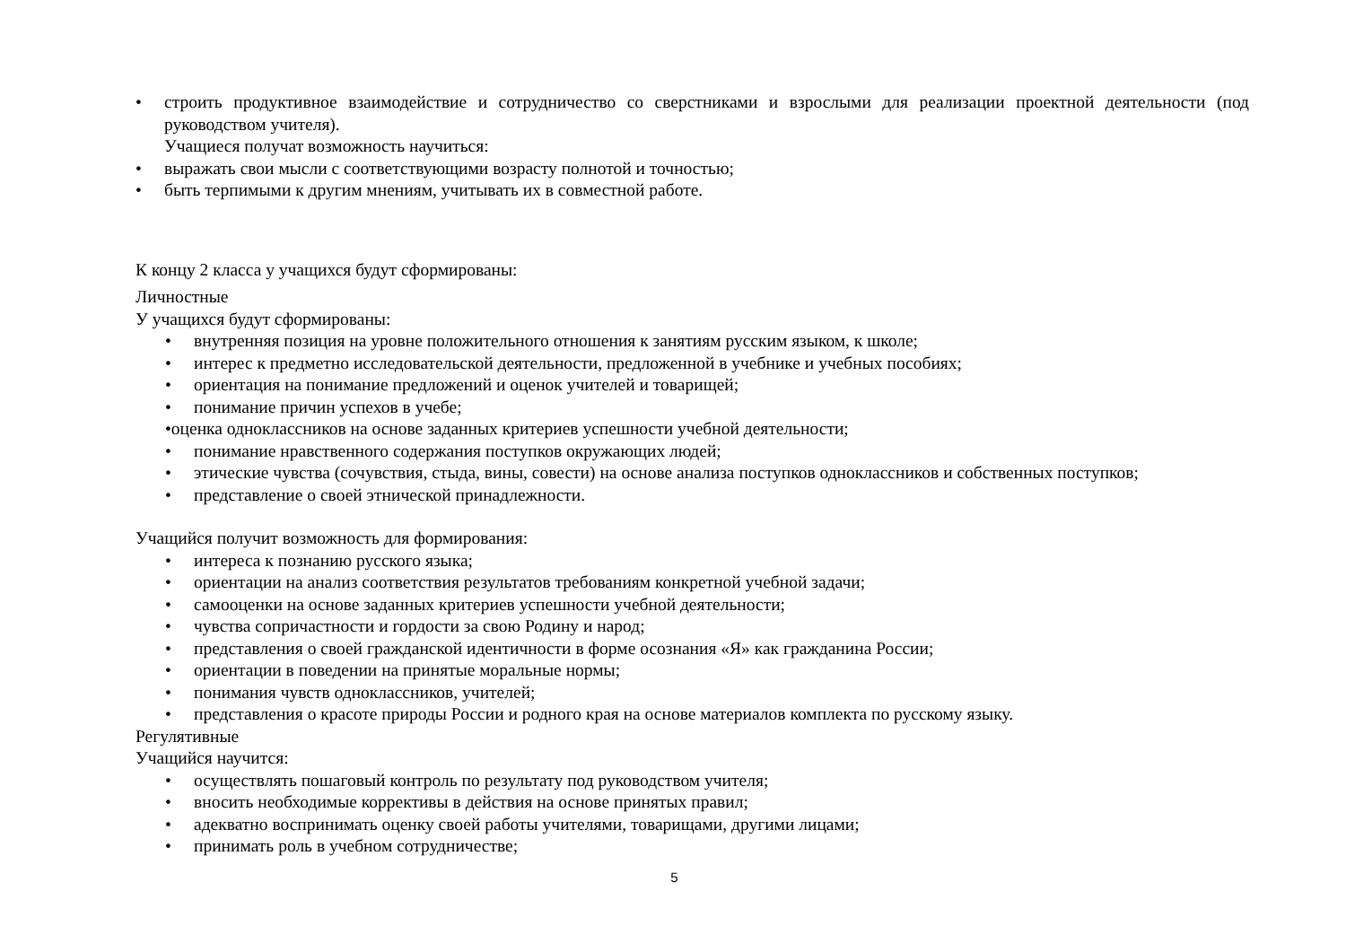• строить продуктивное взаимодействие и сотрудничество со сверстниками и взрослыми для реализации проектной деятельности (под руководством учителя).
Учащиеся получат возможность научиться:
• выражать свои мысли с соответствующими возрасту полнотой и точностью;
• быть терпимыми к другим мнениям, учитывать их в совместной работе.
К концу 2 класса у учащихся будут сформированы:
Личностные
У учащихся будут сформированы:
• внутренняя позиция на уровне положительного отношения к занятиям русским языком, к школе;
• интерес к предметно исследовательской деятельности, предложенной в учебнике и учебных пособиях;
• ориентация на понимание предложений и оценок учителей и товарищей;
• понимание причин успехов в учебе;
•оценка одноклассников на основе заданных критериев успешности учебной деятельности;
• понимание нравственного содержания поступков окружающих людей;
• этические чувства (сочувствия, стыда, вины, совести) на основе анализа поступков одноклассников и собственных поступков;
• представление о своей этнической принадлежности.
Учащийся получит возможность для формирования:
• интереса к познанию русского языка;
• ориентации на анализ соответствия результатов требованиям конкретной учебной задачи;
• самооценки на основе заданных критериев успешности учебной деятельности;
• чувства сопричастности и гордости за свою Родину и народ;
• представления о своей гражданской идентичности в форме осознания «Я» как гражданина России;
• ориентации в поведении на принятые моральные нормы;
• понимания чувств одноклассников, учителей;
• представления о красоте природы России и родного края на основе материалов комплекта по русскому языку.
Регулятивные
Учащийся научится:
• осуществлять пошаговый контроль по результату под руководством учителя;
• вносить необходимые коррективы в действия на основе принятых правил;
• адекватно воспринимать оценку своей работы учителями, товарищами, другими лицами;
• принимать роль в учебном сотрудничестве;
5